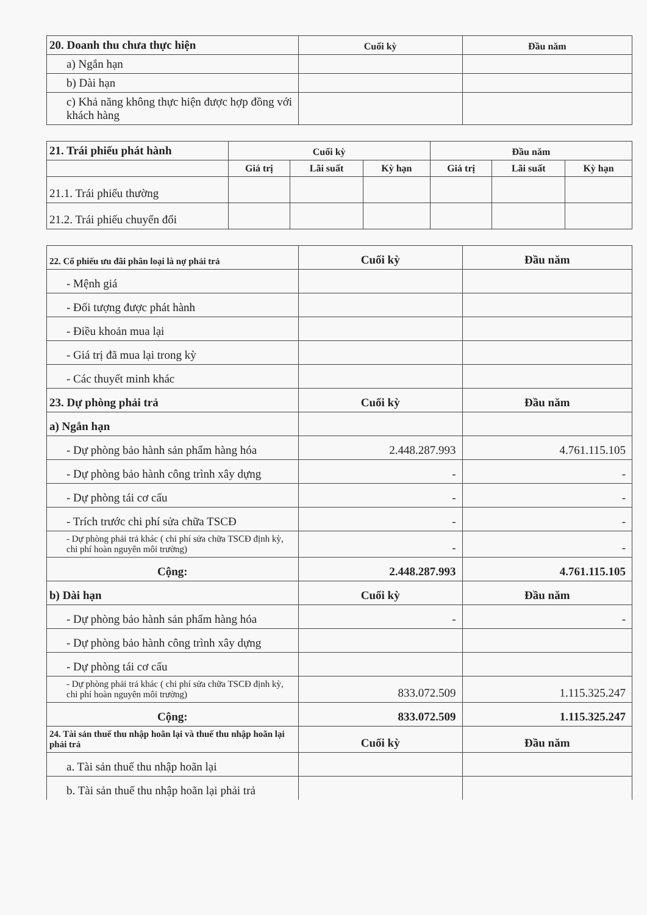| 20. Doanh thu chưa thực hiện | Cuối kỳ | Đầu năm |
| a) Ngắn hạn | | |
| b) Dài hạn | | |
| c) Khả năng không thực hiện được hợp đồng với khách hàng | | |
| 21. Trái phiếu phát hành | Cuối kỳ | | | Đầu năm | | |
| | Giá trị | Lãi suất | Kỳ hạn | Giá trị | Lãi suất | Kỳ hạn |
| 21.1. Trái phiếu thường | | | | | | |
| 21.2. Trái phiếu chuyển đổi | | | | | | |
| 22. Cổ phiếu ưu đãi phân loại là nợ phải trả | Cuối kỳ | Đầu năm |
| - Mệnh giá | | |
| - Đối tượng được phát hành | | |
| - Điều khoản mua lại | | |
| - Giá trị đã mua lại trong kỳ | | |
| - Các thuyết minh khác | | |
| 23. Dự phòng phải trả | Cuối kỳ | Đầu năm |
| a) Ngắn hạn | | |
| - Dự phòng bảo hành sản phẩm hàng hóa | 2.448.287.993 | 4.761.115.105 |
| - Dự phòng bảo hành công trình xây dựng | - | - |
| - Dự phòng tái cơ cấu | - | - |
| - Trích trước chi phí sửa chữa TSCĐ | - | - |
| - Dự phòng phải trả khác ( chi phí sửa chữa TSCĐ định kỳ, chi phí hoàn nguyên môi trường) | - | - |
| Cộng: | 2.448.287.993 | 4.761.115.105 |
| b) Dài hạn | Cuối kỳ | Đầu năm |
| - Dự phòng bảo hành sản phẩm hàng hóa | - | - |
| - Dự phòng bảo hành công trình xây dựng | | |
| - Dự phòng tái cơ cấu | | |
| - Dự phòng phải trả khác ( chi phí sửa chữa TSCĐ định kỳ, chi phí hoàn nguyên môi trường) | 833.072.509 | 1.115.325.247 |
| Cộng: | 833.072.509 | 1.115.325.247 |
| 24. Tài sản thuế thu nhập hoãn lại và thuế thu nhập hoãn lại phải trả | Cuối kỳ | Đầu năm |
| a. Tài sản thuế thu nhập hoãn lại | | |
| b. Tài sản thuế thu nhập hoãn lại phải trả | | |